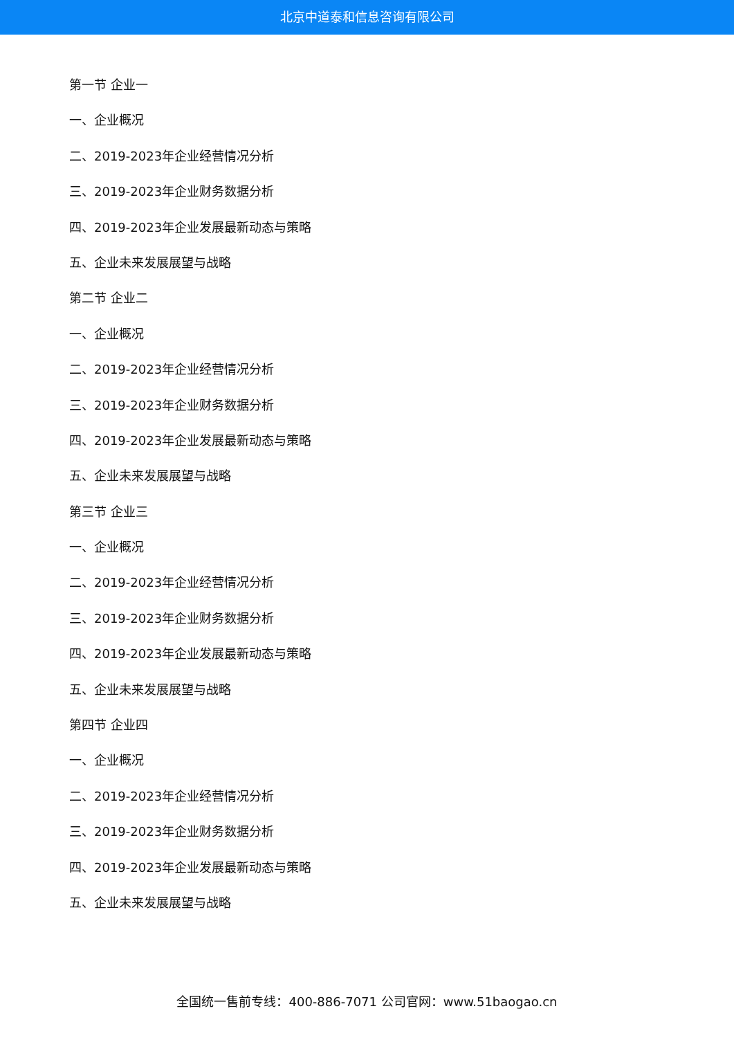北京中道泰和信息咨询有限公司
第一节 企业一
一、企业概况
二、2019-2023年企业经营情况分析
三、2019-2023年企业财务数据分析
四、2019-2023年企业发展最新动态与策略
五、企业未来发展展望与战略
第二节 企业二
一、企业概况
二、2019-2023年企业经营情况分析
三、2019-2023年企业财务数据分析
四、2019-2023年企业发展最新动态与策略
五、企业未来发展展望与战略
第三节 企业三
一、企业概况
二、2019-2023年企业经营情况分析
三、2019-2023年企业财务数据分析
四、2019-2023年企业发展最新动态与策略
五、企业未来发展展望与战略
第四节 企业四
一、企业概况
二、2019-2023年企业经营情况分析
三、2019-2023年企业财务数据分析
四、2019-2023年企业发展最新动态与策略
五、企业未来发展展望与战略
全国统一售前专线：400-886-7071 公司官网：www.51baogao.cn